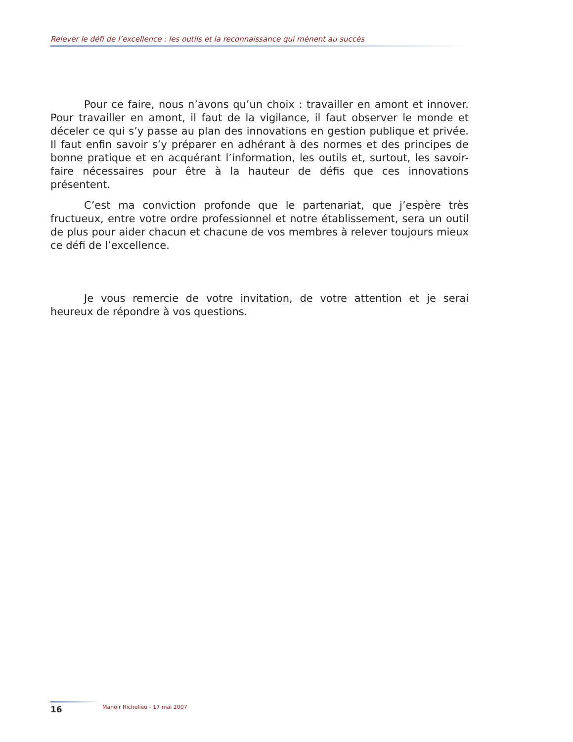Relever le défi de l’excellence : les outils et la reconnaissance qui mènent au succès
Pour ce faire, nous n’avons qu’un choix : travailler en amont et innover. Pour travailler en amont, il faut de la vigilance, il faut observer le monde et déceler ce qui s’y passe au plan des innovations en gestion publique et privée. Il faut enfin savoir s’y préparer en adhérant à des normes et des principes de bonne pratique et en acquérant l’information, les outils et, surtout, les savoir-faire nécessaires pour être à la hauteur de défis que ces innovations présentent.
C’est ma conviction profonde que le partenariat, que j’espère très fructueux, entre votre ordre professionnel et notre établissement, sera un outil de plus pour aider chacun et chacune de vos membres à relever toujours mieux ce défi de l’excellence.
Je vous remercie de votre invitation, de votre attention et je serai heureux de répondre à vos questions.
16
Manoir Richelieu - 17 mai 2007